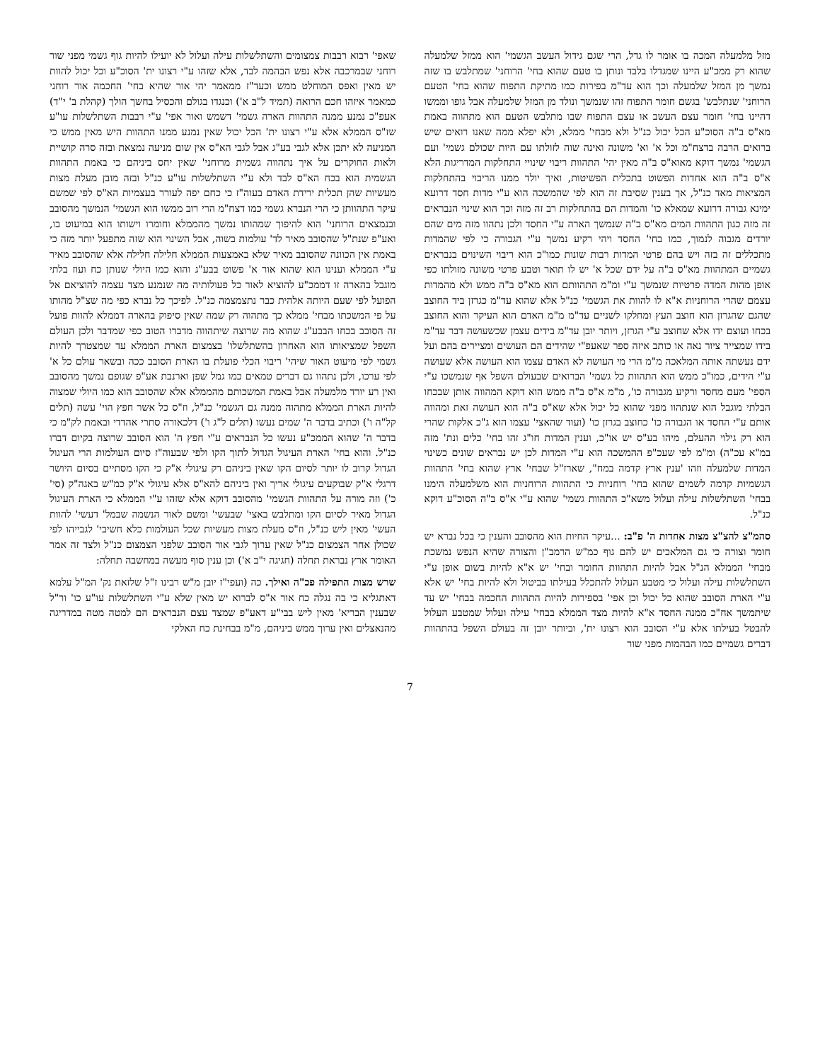מזל מלמעלה המכה בו אומר לו גדל, הרי שגם גידול העשב הגשמי' הוא ממזל שלמעלה שהוא רק ממכ"ע היינו שמגדלו בלבד ונותן בו טעם שהוא בחי' הרוחני' שמתלבש בו שזה נמשך מן המזל שלמעלה וכך הוא עד"מ בפירות כמו מתיקת התפוח שהוא בחי' הטעם הרוחני' שנתלבש' בגשם חומר התפוח זהו שנמשך ונולד מן המזל שלמעלה אבל גופו וממשו דהיינו בחי' חומר עצם העשב או עצם התפוח שבו מתלבש הטעם הוא מתהווה באמת מא"ס ב"ה הסוכ"ע הכל יכול כנ"ל ולא מבחי' ממלא, ולא יפלא ממה שאנו רואים שיש ברואים הרבה בדצח"מ וכל א' וא' משונה ואינה שוה לזולתו עם היות שכולם גשמי' ועם הגשמי' נמשך דוקא מאוא"ס ב"ה מאין יהי' התהוות ריבוי שינויי התחלקות המדריגות הלא א"ס ב"ה הוא אחדות הפשוט בתכלית הפשיטות, ואיך יולד ממנו הריבוי בהתחלקות המציאות מאד כנ"ל, אך בענין שסיבת זה הוא לפי שהמשכה הוא ע"י מדות חסד דרועא ימינא גבורה דרועא שמאלא כו' והמדות הם בהתחלקות רב זה מזה וכך הוא שינוי הנבראים זה מזה כגון התהוות המים מא"ס ב"ה שנמשך הארה ע"י החסד ולכן נתהוו מזה מים שהם יורדים מגבוה לנמוך, כמו בחי' החסד ויהי רקיע נמשך ע"י הגבורה כי לפי שהמדות מתכללים זה בזה ויש בהם פרטי המדות רבות שונות כמו"כ הוא ריבוי השינוים בנבראים גשמיים המתהוות מא"ס ב"ה על ידם שכל א' יש לו תואר וטבע פרטי משונה מזולתו כפי אופן מהות המדה פרטיות שנמשך ע"י ומ"מ התהוותם הוא מא"ס ב"ה ממש ולא מהמדות עצמם שהרי הרוחניות א"א לו להוות את הגשמי' כנ"ל אלא שהוא עד"מ כגרזן ביד החוצב שהגם שהגרזן הוא חוצב העץ ומחלקו לשניים עד"מ מ"מ האדם הוא העיקר והוא החוצב בכחו ועוצם ידו אלא שחוצב ע"י הגרזן, ויותר יובן עד"מ בידים עצמן שכשעושה דבר עד"מ בידו שמצייר ציור נאה או כותב איזה ספר שאעפ"י שהידים הם העושים ומציירים בהם ועל ידם נעשתה אותה המלאכה מ"מ הרי מי העושה לא האדם עצמו הוא העושה אלא שעושה ע"י הידים, כמו"כ ממש הוא התהוות כל גשמי' הברואים שבעולם השפל אף שנמשכו ע"י הספי' מעם מחסד ורקיע מגבורה כו', מ"מ א"ס ב"ה ממש הוא דוקא המהווה אותן שבכחו הבלתי מוגבל הוא שנתהוו מפני שהוא כל יכול אלא שא"ס ב"ה הוא העושה זאת ומהווה אותם ע"י החסד או הגבורה כו' כחוצב בגרזן כו' (ועוד שהאצי' עצמו הוא ג"כ אלקות שהרי הוא רק גילוי ההעלם, מיהו בע"ס יש או"כ, וענין המדות חו"ג זהו בחי' כלים ונת' מזה במ"א עכ"ה) ומ"מ לפי שעכ"פ ההמשכה הוא ע"י המדות לכן יש נבראים שונים כשינוי המדות שלמעלה וזהו 'ענין ארץ קדמה במח", שארז"ל שבחי' ארץ שהוא בחי' התהוות הגשמיות קדמה לשמים שהוא בחי' רוחניות כי התהוות הרוחניות הוא משלמעלה הימנו בבחי' השתלשלות עילה ועלול משא"כ התהוות גשמי' שהוא ע"י א"ס ב"ה הסוכ"ע דוקא כנ"ל.
סהמ"צ להצ"צ מצות אחדות ה' פ"ב: ...עיקר החיות הוא מהסובב והענין כי בכל נברא יש חומר וצורה כי גם המלאכים יש להם גוף כמ"ש הרמב"ן והצורה שהיא הנפש נמשכת מבחי' הממלא הנ"ל אבל להיות התהוות החומר ובחי' יש א"א להיות בשום אופן ע"י השתלשלות עילה ועלול כי מטבע העלול להתכלל בעילתו בביטול ולא להיות בחי' יש אלא ע"י הארת הסובב שהוא כל יכול וכן אפי' בספירות להיות התהוות החכמה בבחי' יש עד שיתמשך אח"כ ממנה החסד א"א להיות מצד הממלא בבחי' עילה ועלול שמטבע העלול להבטל בעילתו אלא ע"י הסובב הוא רצונו ית', וביותר יובן זה בעולם השפל בהתהוות דברים גשמיים כמו הבהמות מפני שור
שאפי' רבוא רבבות צמצומים והשתלשלות עילה ועלול לא יועילו להיות גוף גשמי מפני שור רוחני שבמרכבה אלא נפש הבהמה לבד, אלא שזהו ע"י רצונו ית' הסוכ"ע וכל יכול להוות יש מאין ואפס המוחלט ממש וכעד"ז ממאמר יהי אור שהיא בחי' החכמה אור רוחני כמאמר איזהו חכם הרואה (תמיד ל"ב א') וכנגדו בגולם והכסיל בחשך הולך (קהלת ב' י"ד) אעפ"כ נמנע ממנה התהוות הארה גשמי' דשמש ואור אפי' ע"י רבבות השתלשלות עו"ע שז"ס הממלא אלא ע"י רצונו ית' הכל יכול שאין נמנע ממנו התהוות היש מאין ממש כי המניעה לא יתכן אלא לגבי בע"ג אבל לגבי הא"ס אין שום מניעה נמצאת ובזה סרה קושיית ולאות החוקרים על איך נתהווה גשמית מרוחני' שאין יחס ביניהם כי באמת התהוות הגשמית הוא בכח הא"ס לבד ולא ע"י השתלשלות עו"ע כנ"ל ובזה מובן מעלת מצות מעשיות שהן תכלית ירידת האדם בעוה"ז כי כחם יפה לעורר בעצמיות הא"ס לפי שמשם עיקר התהוותן כי הרי הנברא גשמי כמו דצח"מ הרי רוב ממשו הוא הגשמי' הנמשך מהסובב ובנמצאים הרוחני' הוא להיפוך שמהותו נמשך מהממלא וחומרו וישותו הוא במיעוט בו, ואע"פ שנת"ל שהסובב מאיר לד' עולמות בשוה, אבל השינוי הוא שזה מתפעל יותר מזה כי באמת אין הכוונה שהסובב מאיר שלא באמצעות הממלא חלילה חלילה אלא שהסובב מאיר ע"י הממלא וענינו הוא שהוא אור א' פשוט בבע"ג והוא כמו היולי שנותן כח ועוז בלתי מוגבל בהארה זו דממכ"ע להוציא לאור כל פעולותיה מה שנמנע מצד עצמה להוציאם אל הפועל לפי שעם היותה אלהית כבר נתצמצמה כנ"ל. לפיכך כל נברא כפי מה שצ"ל מהותו על פי המשכתו מבחי' ממלא כך מתהוה רק שמה שאין סיפוק בהארה דממלא להוות פועל זה הסובב בכחו הבבע"ג שהוא מה שרוצה שיתהווה מדברו הטוב כפי שמדבר ולכן העולם השפל שמציאותו הוא האחרון בהשתלשלו' בצמצום הארת הממלא עד שמצטרך להיות גשמי לפי מיעוט האור שיהי' ריבוי הכלי פועלת בו הארת הסובב ככה ובשאר עולם כל א' לפי ערכו, ולכן נתהוו גם דברים טמאים כמו גמל שפן וארנבת אע"פ שגופם נמשך מהסובב ואין רע יורד מלמעלה אבל באמת המשכותם מהממלא אלא שהסובב הוא כמו היולי שמצוה להיות הארת הממלא מתהוה ממנה גם הגשמי' כנ"ל, וז"ס כל אשר חפץ הוי' עשה (תלים קל"ה ו') וכתיב בדבר ה' שמים נעשו (תלים ל"ג ו') דלכאורה סתרי אהדדי ובאמת לק"מ כי בדבר ה' שהוא הממכ"ע נעשו כל הנבראים ע"י חפץ ה' הוא הסובב שרוצה בקיום דברו כנ"ל. והוא בחי' הארת העיגול הגדול לתוך הקו ולפי שבעוה"ז סיום העולמות הרי העיגול הגדול קרוב לו יותר לסיום הקו שאין ביניהם רק עיגולי א"ק כי הקו מסתיים בסיום היושר דרגלי א"ק שבוקעים עיגולי אריך ואין ביניהם להא"ס אלא עיגולי א"ק כמ"ש באגה"ק (סי' כ') וזה מורה על התהוות הגשמי' מהסובב דוקא אלא שזהו ע"י הממלא כי הארת העיגול הגדול מאיר לסיום הקו ומתלבש באצי' שבעשי' ומשם לאור הנשמה שבמל' דעשי' להוות העשי' מאין ליש כנ"ל, וז"ס מעלת מצות מעשיות שכל העולמות כלא חשיבי' לגבייהו לפי שכולן אחר הצמצום כנ"ל שאין ערוך לגבי אור הסובב שלפני הצמצום כנ"ל ולצד זה אמר האומר ארץ נבראת תחלה (חגיגה י"ב א') וכן ענין סוף מעשה במחשבה תחלה:
שרש מצות התפילה פכ"ה ואילך. כה (ועפי"ז יובן מ"ש רבינו ז"ל שלזאת נק' המ"ל עלמא דאתגליא כי בה נגלה כח אור א"ס לברוא יש מאין שלא ע"י השתלשלות עו"ע כו' ור"ל שבענין הבריא' מאין ליש בבי"ע דאע"פ שמצד עצם הנבראים הם למטה מטה במדריגה מהנאצלים ואין ערוך ממש ביניהם, מ"מ בבחינת כח האלקי
7